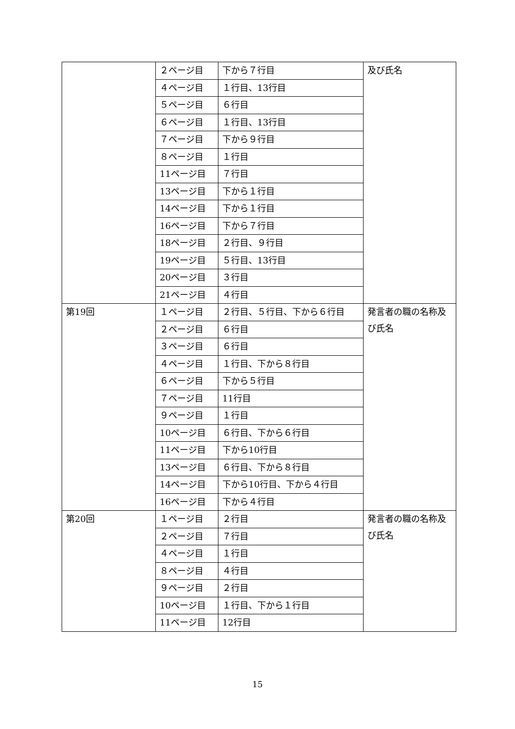| | ２ページ目 | 下から７行目 | 及び氏名 |
| | ４ページ目 | １行目、13行目 | |
| | ５ページ目 | ６行目 | |
| | ６ページ目 | １行目、13行目 | |
| | ７ページ目 | 下から９行目 | |
| | ８ページ目 | １行目 | |
| | 11ページ目 | ７行目 | |
| | 13ページ目 | 下から１行目 | |
| | 14ページ目 | 下から１行目 | |
| | 16ページ目 | 下から７行目 | |
| | 18ページ目 | ２行目、９行目 | |
| | 19ページ目 | ５行目、13行目 | |
| | 20ページ目 | ３行目 | |
| | 21ページ目 | ４行目 | |
| 第19回 | １ページ目 | ２行目、５行目、下から６行目 | 発言者の職の名称及び氏名 |
| | ２ページ目 | ６行目 | |
| | ３ページ目 | ６行目 | |
| | ４ページ目 | １行目、下から８行目 | |
| | ６ページ目 | 下から５行目 | |
| | ７ページ目 | 11行目 | |
| | ９ページ目 | １行目 | |
| | 10ページ目 | ６行目、下から６行目 | |
| | 11ページ目 | 下から10行目 | |
| | 13ページ目 | ６行目、下から８行目 | |
| | 14ページ目 | 下から10行目、下から４行目 | |
| | 16ページ目 | 下から４行目 | |
| 第20回 | １ページ目 | ２行目 | 発言者の職の名称及び氏名 |
| | ２ページ目 | ７行目 | |
| | ４ページ目 | １行目 | |
| | ８ページ目 | ４行目 | |
| | ９ページ目 | ２行目 | |
| | 10ページ目 | １行目、下から１行目 | |
| | 11ページ目 | 12行目 | |
15